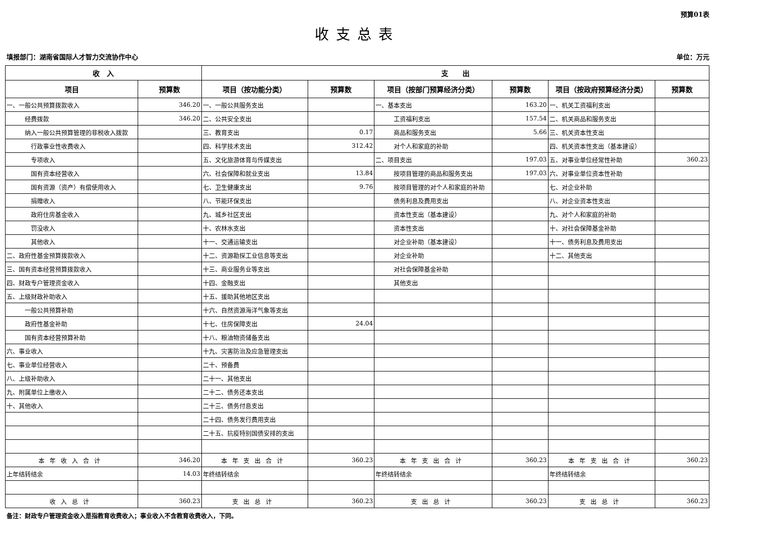预算01表
收支总表
填报部门：湖南省国际人才智力交流协作中心 单位：万元
| 收 入 | | 支 出 | | | | | |
| --- | --- | --- | --- | --- | --- | --- | --- |
| 项目 | 预算数 | 项目（按功能分类） | 预算数 | 项目（按部门预算经济分类） | 预算数 | 项目（按政府预算经济分类） | 预算数 |
| 一、一般公共预算拨款收入 | 346.20 | 一、一般公共服务支出 | | 一、基本支出 | 163.20 | 一、机关工资福利支出 | |
| 经费拨款 | 346.20 | 二、公共安全支出 | | 工资福利支出 | 157.54 | 二、机关商品和服务支出 | |
| 纳入一般公共预算管理的非税收入拨款 | | 三、教育支出 | 0.17 | 商品和服务支出 | 5.66 | 三、机关资本性支出 | |
| 行政事业性收费收入 | | 四、科学技术支出 | 312.42 | 对个人和家庭的补助 | | 四、机关资本性支出（基本建设） | |
| 专项收入 | | 五、文化旅游体育与传媒支出 | | 二、项目支出 | 197.03 | 五、对事业单位经常性补助 | 360.23 |
| 国有资本经营收入 | | 六、社会保障和就业支出 | 13.84 | 按项目管理的商品和服务支出 | 197.03 | 六、对事业单位资本性补助 | |
| 国有资源（资产）有偿使用收入 | | 七、卫生健康支出 | 9.76 | 按项目管理的对个人和家庭的补助 | | 七、对企业补助 | |
| 捐赠收入 | | 八、节能环保支出 | | 债务利息及费用支出 | | 八、对企业资本性支出 | |
| 政府住房基金收入 | | 九、城乡社区支出 | | 资本性支出（基本建设） | | 九、对个人和家庭的补助 | |
| 罚没收入 | | 十、农林水支出 | | 资本性支出 | | 十、对社会保障基金补助 | |
| 其他收入 | | 十一、交通运输支出 | | 对企业补助（基本建设） | | 十一、债务利息及费用支出 | |
| 二、政府性基金预算拨款收入 | | 十二、资源勘探工业信息等支出 | | 对企业补助 | | 十二、其他支出 | |
| 三、国有资本经营预算拨款收入 | | 十三、商业服务业等支出 | | 对社会保障基金补助 | | | |
| 四、财政专户管理资金收入 | | 十四、金融支出 | | 其他支出 | | | |
| 五、上级财政补助收入 | | 十五、援助其他地区支出 | | | | | |
| 一般公共预算补助 | | 十六、自然资源海洋气象等支出 | | | | | |
| 政府性基金补助 | | 十七、住房保障支出 | 24.04 | | | | |
| 国有资本经营预算补助 | | 十八、粮油物资储备支出 | | | | | |
| 六、事业收入 | | 十九、灾害防治及应急管理支出 | | | | | |
| 七、事业单位经营收入 | | 二十、预备费 | | | | | |
| 八、上级补助收入 | | 二十一、其他支出 | | | | | |
| 九、附属单位上缴收入 | | 二十二、债务还本支出 | | | | | |
| 十、其他收入 | | 二十三、债务付息支出 | | | | | |
| | | 二十四、债务发行费用支出 | | | | | |
| | | 二十五、抗疫特别国债安排的支出 | | | | | |
| 本年收入合计 | 346.20 | 本年支出合计 | 360.23 | 本年支出合计 | 360.23 | 本年支出合计 | 360.23 |
| 上年结转结余 | 14.03 | 年终结转结余 | | 年终结转结余 | | 年终结转结余 | |
| 收入总计 | 360.23 | 支出总计 | 360.23 | 支出总计 | 360.23 | 支出总计 | 360.23 |
备注：财政专户管理资金收入是指教育收费收入；事业收入不含教育收费收入，下同。